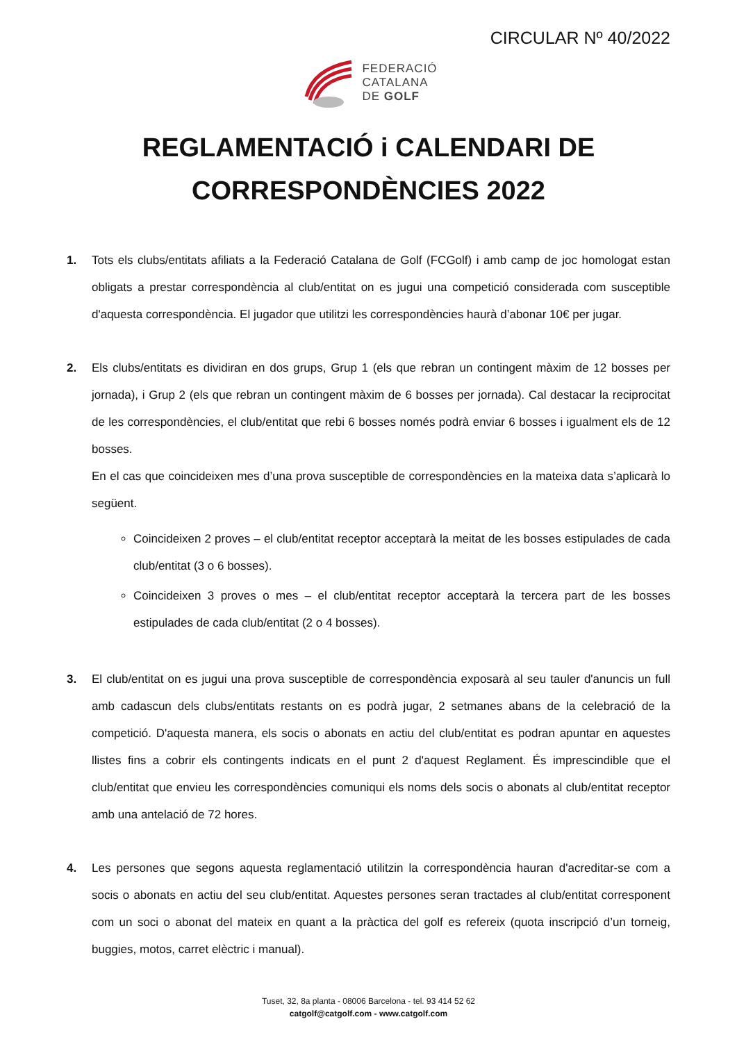CIRCULAR Nº 40/2022
FEDERACIÓ
CATALANA
DE GOLF
REGLAMENTACIÓ i CALENDARI DE
CORRESPONDÈNCIES 2022
1. Tots els clubs/entitats afiliats a la Federació Catalana de Golf (FCGolf) i amb camp de joc homologat estan obligats a prestar correspondència al club/entitat on es jugui una competició considerada com susceptible d'aquesta correspondència. El jugador que utilitzi les correspondències haurà d’abonar 10€ per jugar.
2. Els clubs/entitats es dividiran en dos grups, Grup 1 (els que rebran un contingent màxim de 12 bosses per jornada), i Grup 2 (els que rebran un contingent màxim de 6 bosses per jornada). Cal destacar la reciprocitat de les correspondències, el club/entitat que rebi 6 bosses només podrà enviar 6 bosses i igualment els de 12 bosses.
En el cas que coincideixen mes d’una prova susceptible de correspondències en la mateixa data s’aplicarà lo següent.
Coincideixen 2 proves – el club/entitat receptor acceptarà la meitat de les bosses estipulades de cada club/entitat (3 o 6 bosses).
Coincideixen 3 proves o mes – el club/entitat receptor acceptarà la tercera part de les bosses estipulades de cada club/entitat (2 o 4 bosses).
3. El club/entitat on es jugui una prova susceptible de correspondència exposarà al seu tauler d'anuncis un full amb cadascun dels clubs/entitats restants on es podrà jugar, 2 setmanes abans de la celebració de la competició. D'aquesta manera, els socis o abonats en actiu del club/entitat es podran apuntar en aquestes llistes fins a cobrir els contingents indicats en el punt 2 d'aquest Reglament. És imprescindible que el club/entitat que envieu les correspondències comuniqui els noms dels socis o abonats al club/entitat receptor amb una antelació de 72 hores.
4. Les persones que segons aquesta reglamentació utilitzin la correspondència hauran d'acreditar-se com a socis o abonats en actiu del seu club/entitat. Aquestes persones seran tractades al club/entitat corresponent com un soci o abonat del mateix en quant a la pràctica del golf es refereix (quota inscripció d’un torneig, buggies, motos, carret elèctric i manual).
Tuset, 32, 8a planta - 08006 Barcelona - tel. 93 414 52 62
catgolf@catgolf.com - www.catgolf.com